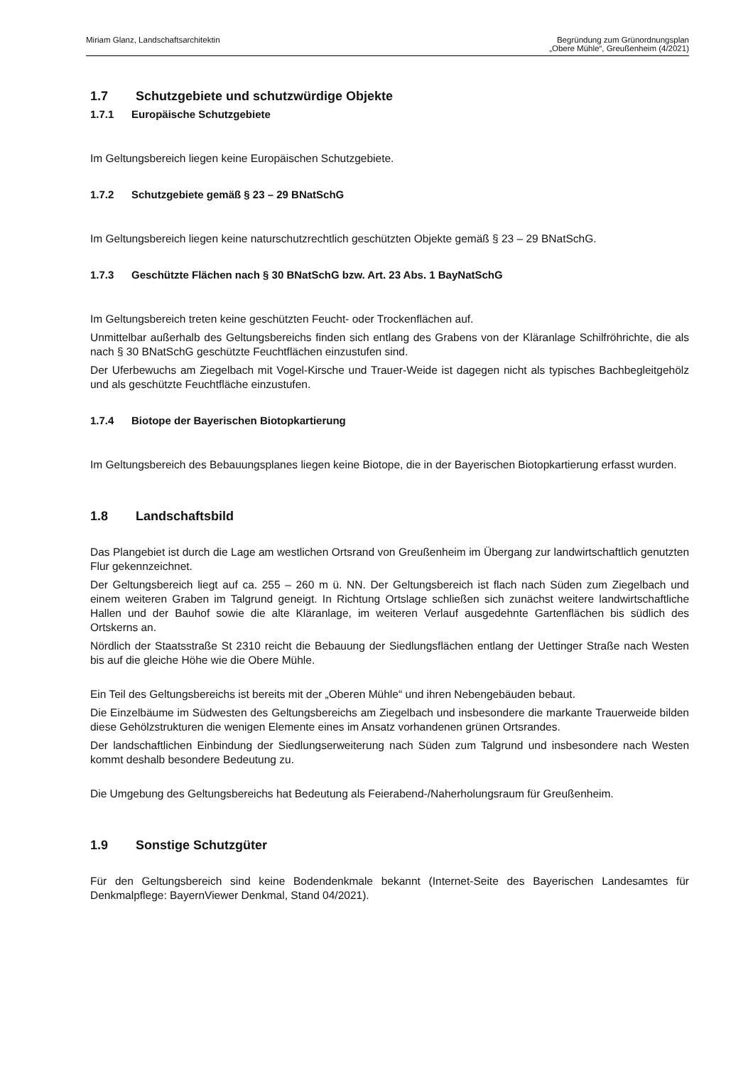Miriam Glanz, Landschaftsarchitektin
Begründung zum Grünordnungsplan
„Obere Mühle“, Greußenheim (4/2021)
1.7 Schutzgebiete und schutzwürdige Objekte
1.7.1 Europäische Schutzgebiete
Im Geltungsbereich liegen keine Europäischen Schutzgebiete.
1.7.2 Schutzgebiete gemäß § 23 – 29 BNatSchG
Im Geltungsbereich liegen keine naturschutzrechtlich geschützten Objekte gemäß § 23 – 29 BNatSchG.
1.7.3 Geschützte Flächen nach § 30 BNatSchG bzw. Art. 23 Abs. 1 BayNatSchG
Im Geltungsbereich treten keine geschützten Feucht- oder Trockenflächen auf.
Unmittelbar außerhalb des Geltungsbereichs finden sich entlang des Grabens von der Kläranlage Schilfröhrichte, die als nach § 30 BNatSchG geschützte Feuchtflächen einzustufen sind.
Der Uferbewuchs am Ziegelbach mit Vogel-Kirsche und Trauer-Weide ist dagegen nicht als typisches Bachbegleitgehölz und als geschützte Feuchtfläche einzustufen.
1.7.4 Biotope der Bayerischen Biotopkartierung
Im Geltungsbereich des Bebauungsplanes liegen keine Biotope, die in der Bayerischen Biotopkartierung erfasst wurden.
1.8 Landschaftsbild
Das Plangebiet ist durch die Lage am westlichen Ortsrand von Greußenheim im Übergang zur landwirtschaftlich genutzten Flur gekennzeichnet.
Der Geltungsbereich liegt auf ca. 255 – 260 m ü. NN. Der Geltungsbereich ist flach nach Süden zum Ziegelbach und einem weiteren Graben im Talgrund geneigt. In Richtung Ortslage schließen sich zunächst weitere landwirtschaftliche Hallen und der Bauhof sowie die alte Kläranlage, im weiteren Verlauf ausgedehnte Gartenflächen bis südlich des Ortskerns an.
Nördlich der Staatsstraße St 2310 reicht die Bebauung der Siedlungsflächen entlang der Uettinger Straße nach Westen bis auf die gleiche Höhe wie die Obere Mühle.
Ein Teil des Geltungsbereichs ist bereits mit der „Oberen Mühle“ und ihren Nebengebäuden bebaut.
Die Einzelbäume im Südwesten des Geltungsbereichs am Ziegelbach und insbesondere die markante Trauerweide bilden diese Gehölzstrukturen die wenigen Elemente eines im Ansatz vorhandenen grünen Ortsrandes.
Der landschaftlichen Einbindung der Siedlungserweiterung nach Süden zum Talgrund und insbesondere nach Westen kommt deshalb besondere Bedeutung zu.
Die Umgebung des Geltungsbereichs hat Bedeutung als Feierabend-/Naherholungsraum für Greußenheim.
1.9 Sonstige Schutzgüter
Für den Geltungsbereich sind keine Bodendenkmale bekannt (Internet-Seite des Bayerischen Landesamtes für Denkmalpflege: BayernViewer Denkmal, Stand 04/2021).